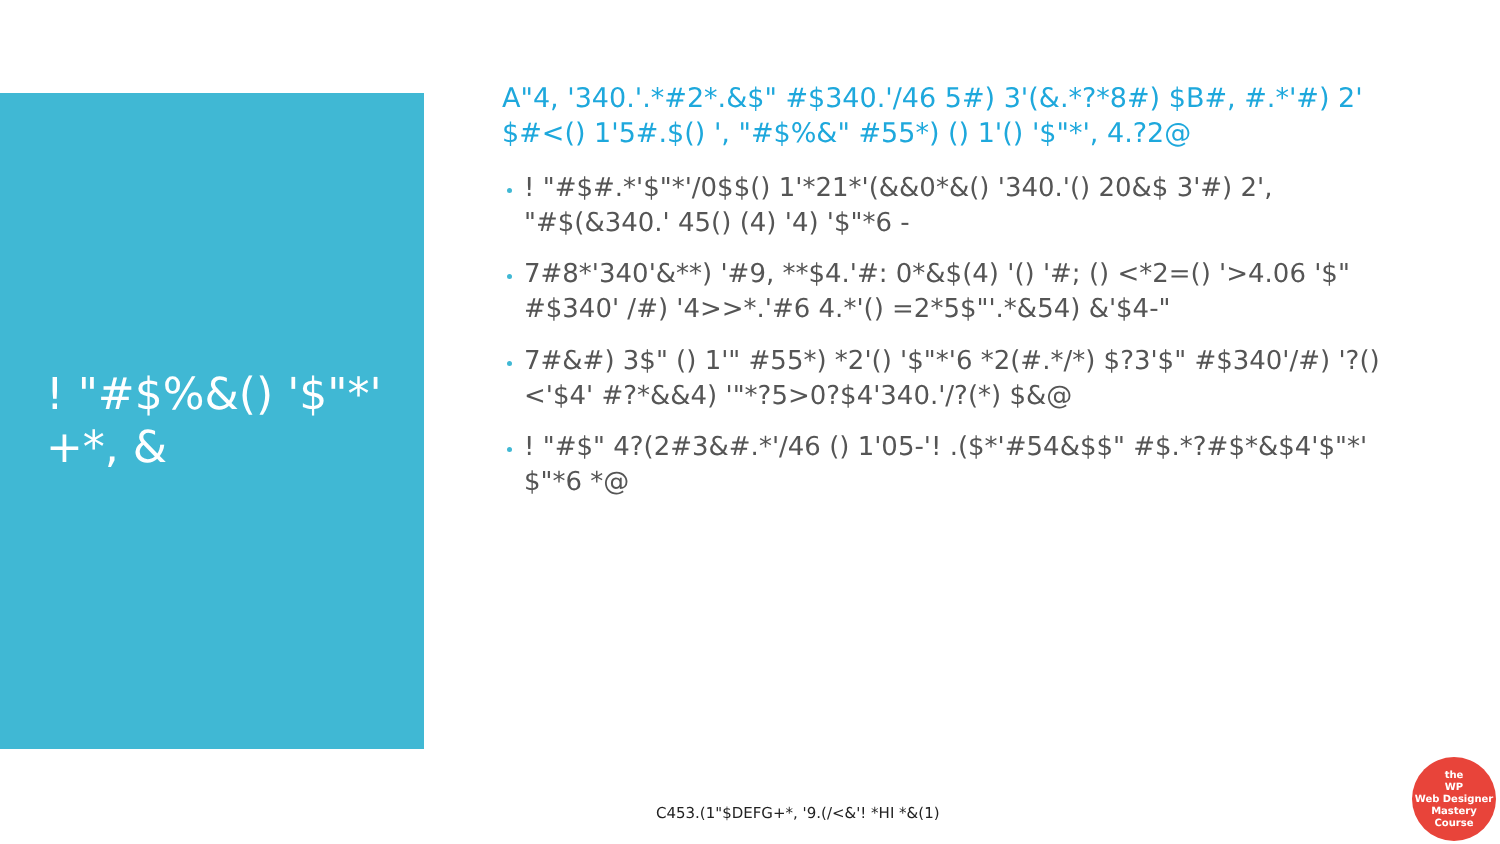! "#$%&() '$"*'
+*, &
A"4, '340.'.*#2*.&$" #$340.'/46 5#) 3'(&.*?*8#) $B#, #.*'#) 2' $#<() 1'5#.$() ', "#$%&" #55*) () 1'() '$"*', 4.?2@
! "#$#.*'$"*'/0$$() 1'*21*'(&&0*&() '340.'() 20&$ 3'#) 2', "#$(&340.' 45() (4) '4) '$"*6 -
7#8*'340'&**) '#9, **$4.'#: 0*&$(4) '() '#; () <*2=() '>4.06 '$" #$340' /#) '4>>*.'#6 4.*'() =2*5$"'.*&54) &'$4-"
7#&#) 3$" () 1'" #55*) *2'() '$"*'6 *2(#.*/*) $?3'$" #$340'/#) '?() <'$4' #?*&&4) '"*?5>0?$4'340.'/?(*) $&@
! "#$" 4?(2#3&#.*'/46 () 1'05-'! .($*'#54&$$" #$.*?#$*&$4'$"*' $"*6 *@
C453.(1"$DEFG+*, '9.(/<&'! *HI *&(1)
the
WP
Web Designer
Mastery Course